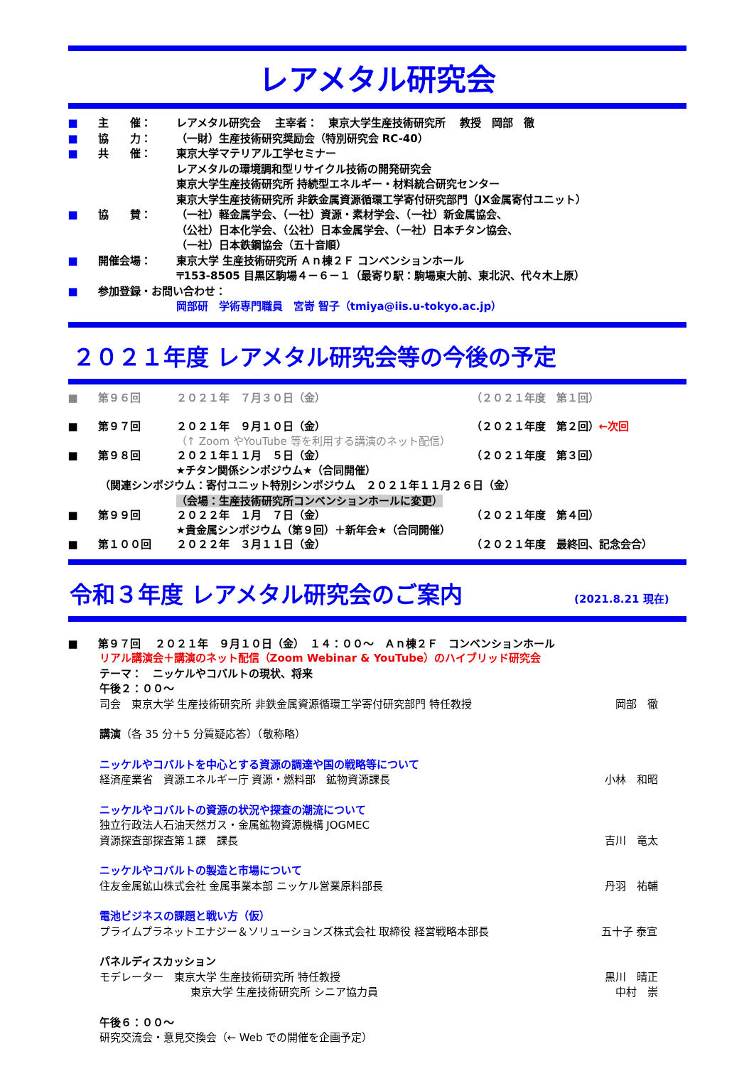レアメタル研究会
■ 主　　催： レアメタル研究会　 主宰者：　東京大学生産技術研究所　 教授　岡部　徹
■ 協　　力： （一財）生産技術研究奨励会（特別研究会 RC-40）
■ 共　　催： 東京大学マテリアル工学セミナー
レアメタルの環境調和型リサイクル技術の開発研究会
東京大学生産技術研究所 持続型エネルギー・材料統合研究センター
東京大学生産技術研究所 非鉄金属資源循環工学寄付研究部門（JX金属寄付ユニット）
■ 協　　賛： （一社）軽金属学会、（一社）資源・素材学会、（一社）新金属協会、
（公社）日本化学会、（公社）日本金属学会、（一社）日本チタン協会、
（一社）日本鉄鋼協会（五十音順）
■ 開催会場： 東京大学 生産技術研究所 Ａｎ棟２Ｆ コンベンションホール
〒153-8505 目黒区駒場４－６－１（最寄り駅：駒場東大前、東北沢、代々木上原）
■ 参加登録・お問い合わせ：
岡部研　学術専門職員　宮嵜 智子（tmiya@iis.u-tokyo.ac.jp）
２０２１年度 レアメタル研究会等の今後の予定
■ 第９６回 ２０２１年　７月３０日（金） （２０２１年度　第１回）
■ 第９７回 ２０２１年　９月１０日（金） （２０２１年度　第２回）←次回
（↑ Zoom やYouTube 等を利用する講演のネット配信）
■ 第９８回 ２０２１年１１月　５日（金） （２０２１年度　第３回）
★チタン関係シンポジウム★（合同開催）
（関連シンポジウム：寄付ユニット特別シンポジウム　２０２１年１１月２６日（金）
（会場：生産技術研究所コンベンションホールに変更）
■ 第９９回 ２０２２年　１月　７日（金） （２０２１年度　第４回）
★貴金属シンポジウム（第９回）＋新年会★（合同開催）
■ 第１００回 ２０２２年　３月１１日（金） （２０２１年度　最終回、記念会合）
令和３年度 レアメタル研究会のご案内 (2021.8.21 現在)
■ 第９７回　 ２０２１年　９月１０日（金）　１４：００～　Ａｎ棟２Ｆ　コンベンションホール
リアル講演会＋講演のネット配信（Zoom Webinar & YouTube）のハイブリッド研究会
テーマ：　ニッケルやコバルトの現状、将来
午後２：００～
司会　東京大学 生産技術研究所 非鉄金属資源循環工学寄付研究部門 特任教授 岡部　徹
講演（各 35 分＋5 分質疑応答）（敬称略）
ニッケルやコバルトを中心とする資源の調達や国の戦略等について
経済産業省　資源エネルギー庁 資源・燃料部　鉱物資源課長 小林　和昭
ニッケルやコバルトの資源の状況や探査の潮流について
独立行政法人石油天然ガス・金属鉱物資源機構 JOGMEC
資源探査部探査第１課　課長 吉川　竜太
ニッケルやコバルトの製造と市場について
住友金属鉱山株式会社 金属事業本部 ニッケル営業原料部長 丹羽　祐輔
電池ビジネスの課題と戦い方（仮）
プライムプラネットエナジー＆ソリューションズ株式会社 取締役 経営戦略本部長 五十子 泰宣
パネルディスカッション
モデレーター　東京大学 生産技術研究所 特任教授 黒川　晴正
東京大学 生産技術研究所 シニア協力員 中村　崇
午後６：００～
研究交流会・意見交換会（← Web での開催を企画予定）